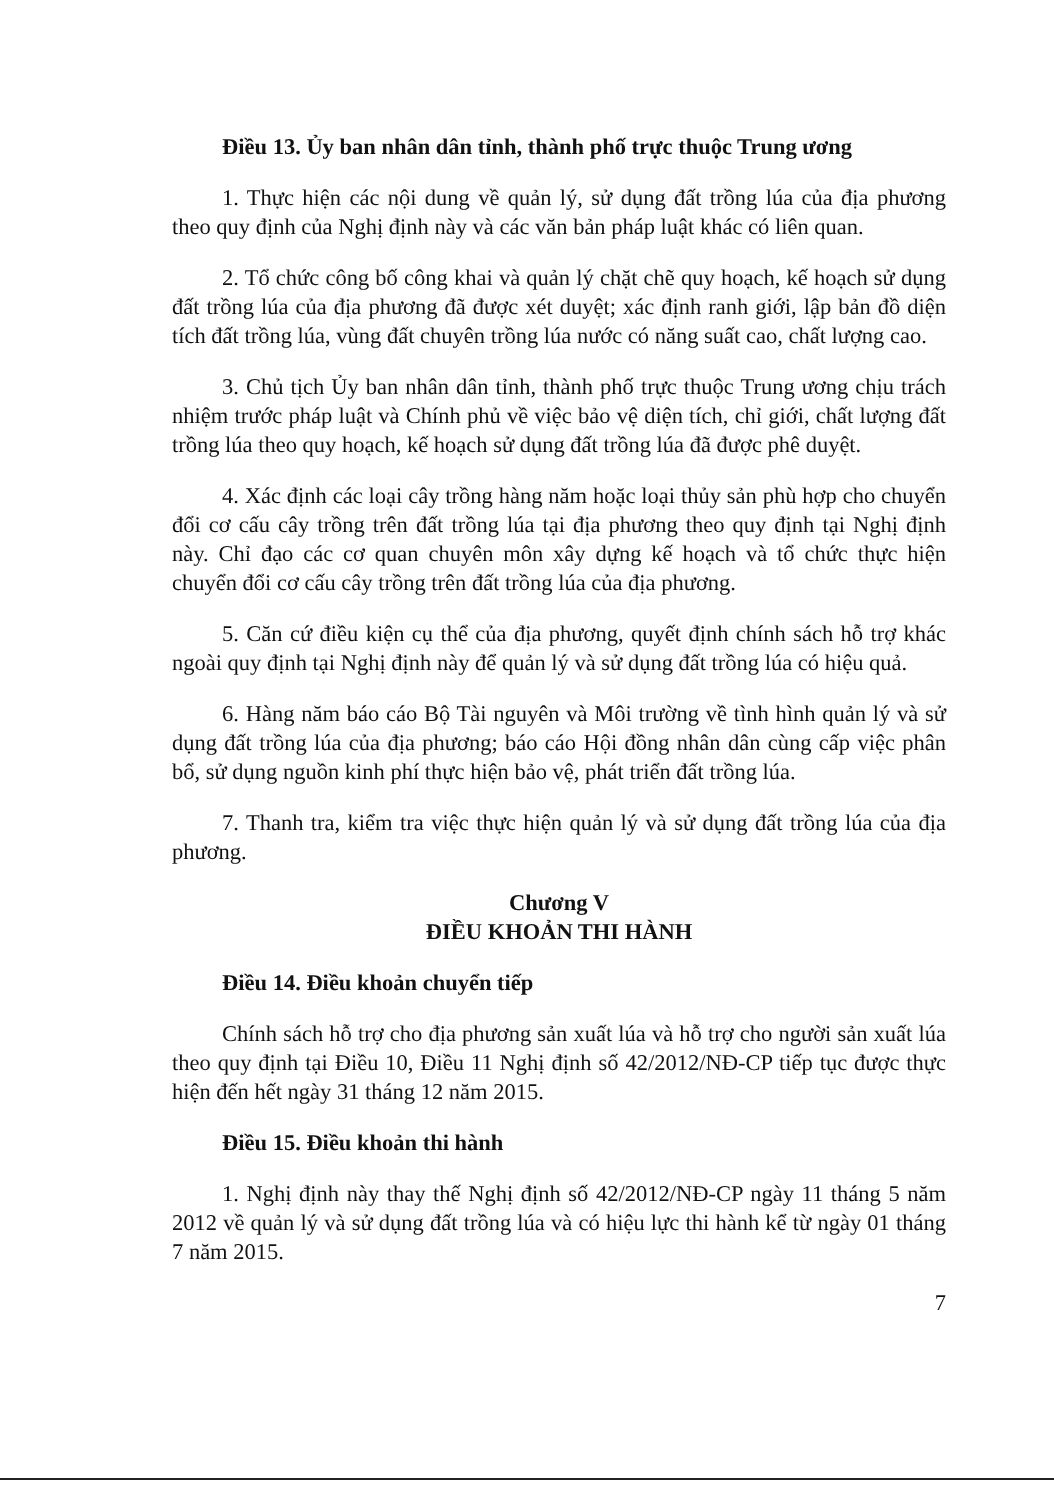Điều 13. Ủy ban nhân dân tỉnh, thành phố trực thuộc Trung ương
1. Thực hiện các nội dung về quản lý, sử dụng đất trồng lúa của địa phương theo quy định của Nghị định này và các văn bản pháp luật khác có liên quan.
2. Tổ chức công bố công khai và quản lý chặt chẽ quy hoạch, kế hoạch sử dụng đất trồng lúa của địa phương đã được xét duyệt; xác định ranh giới, lập bản đồ diện tích đất trồng lúa, vùng đất chuyên trồng lúa nước có năng suất cao, chất lượng cao.
3. Chủ tịch Ủy ban nhân dân tỉnh, thành phố trực thuộc Trung ương chịu trách nhiệm trước pháp luật và Chính phủ về việc bảo vệ diện tích, chỉ giới, chất lượng đất trồng lúa theo quy hoạch, kế hoạch sử dụng đất trồng lúa đã được phê duyệt.
4. Xác định các loại cây trồng hàng năm hoặc loại thủy sản phù hợp cho chuyển đổi cơ cấu cây trồng trên đất trồng lúa tại địa phương theo quy định tại Nghị định này. Chỉ đạo các cơ quan chuyên môn xây dựng kế hoạch và tổ chức thực hiện chuyển đổi cơ cấu cây trồng trên đất trồng lúa của địa phương.
5. Căn cứ điều kiện cụ thể của địa phương, quyết định chính sách hỗ trợ khác ngoài quy định tại Nghị định này để quản lý và sử dụng đất trồng lúa có hiệu quả.
6. Hàng năm báo cáo Bộ Tài nguyên và Môi trường về tình hình quản lý và sử dụng đất trồng lúa của địa phương; báo cáo Hội đồng nhân dân cùng cấp việc phân bổ, sử dụng nguồn kinh phí thực hiện bảo vệ, phát triển đất trồng lúa.
7. Thanh tra, kiểm tra việc thực hiện quản lý và sử dụng đất trồng lúa của địa phương.
Chương V
ĐIỀU KHOẢN THI HÀNH
Điều 14. Điều khoản chuyển tiếp
Chính sách hỗ trợ cho địa phương sản xuất lúa và hỗ trợ cho người sản xuất lúa theo quy định tại Điều 10, Điều 11 Nghị định số 42/2012/NĐ-CP tiếp tục được thực hiện đến hết ngày 31 tháng 12 năm 2015.
Điều 15. Điều khoản thi hành
1. Nghị định này thay thế Nghị định số 42/2012/NĐ-CP ngày 11 tháng 5 năm 2012 về quản lý và sử dụng đất trồng lúa và có hiệu lực thi hành kể từ ngày 01 tháng 7 năm 2015.
7